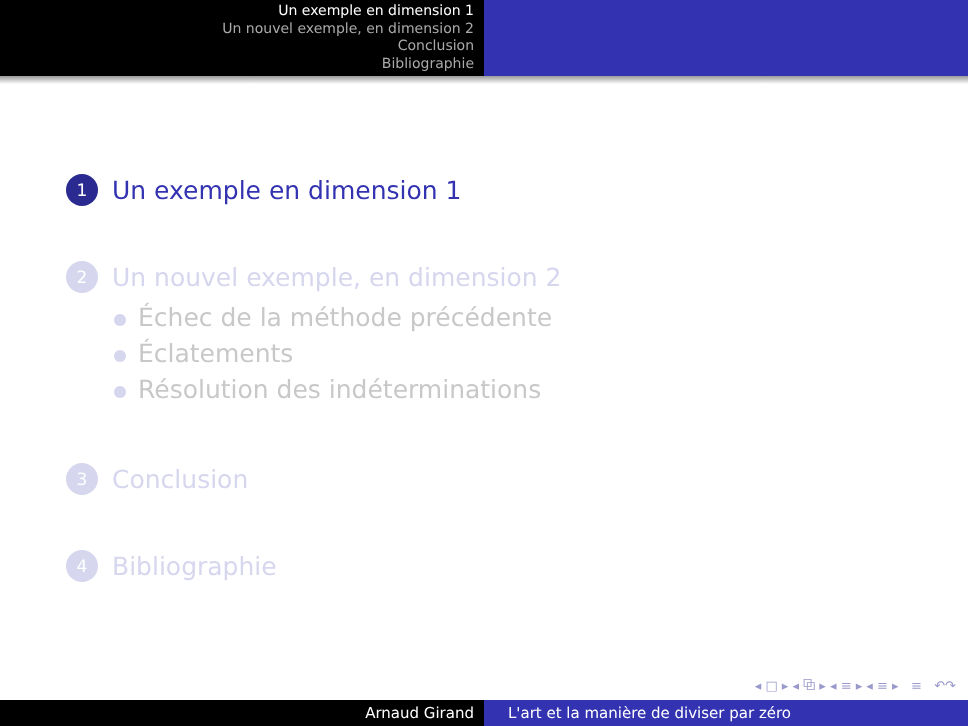Un exemple en dimension 1
Un nouvel exemple, en dimension 2
Conclusion
Bibliographie
1
Un exemple en dimension 1
2
Un nouvel exemple, en dimension 2
Échec de la méthode précédente
Éclatements
Résolution des indéterminations
3
Conclusion
4
Bibliographie
◂ □ ▸ ◂ ⧉ ▸ ◂ ≡ ▸ ◂ ≡ ▸ ≡ ↶↷
Arnaud Girand L'art et la manière de diviser par zéro